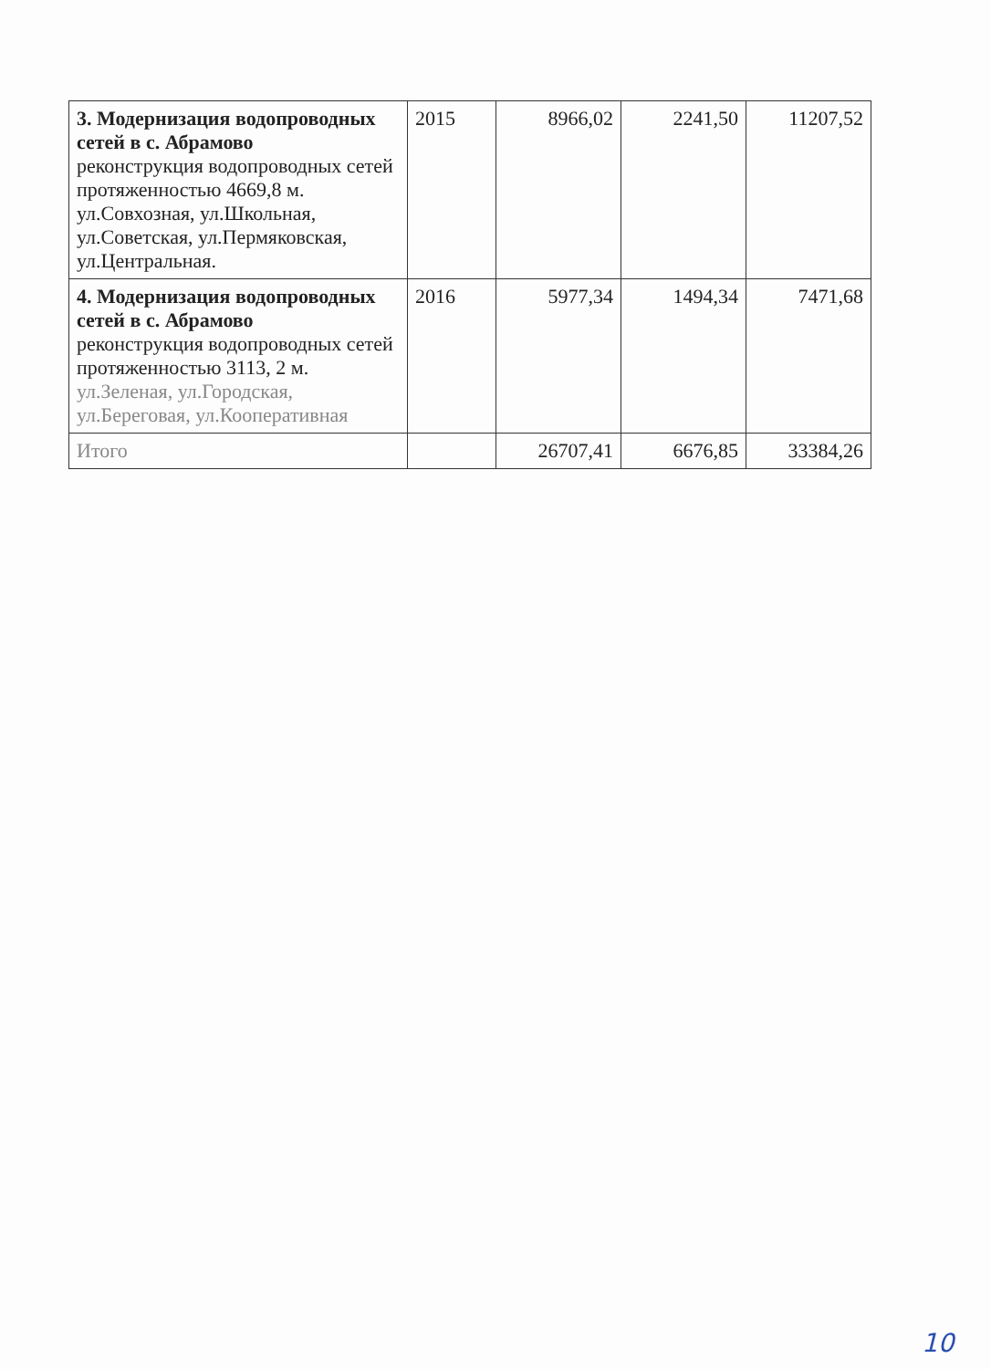| 3. Модернизация водопроводных сетей в с. Абрамово реконструкция водопроводных сетей протяженностью 4669,8 м. ул.Совхозная, ул.Школьная, ул.Советская, ул.Пермяковская, ул.Центральная. | 2015 | 8966,02 | 2241,50 | 11207,52 |
| 4. Модернизация водопроводных сетей в с. Абрамово реконструкция водопроводных сетей протяженностью 3113, 2 м. ул.Зеленая, ул.Городская, ул.Береговая, ул.Кооперативная | 2016 | 5977,34 | 1494,34 | 7471,68 |
| Итого | | 26707,41 | 6676,85 | 33384,26 |
10